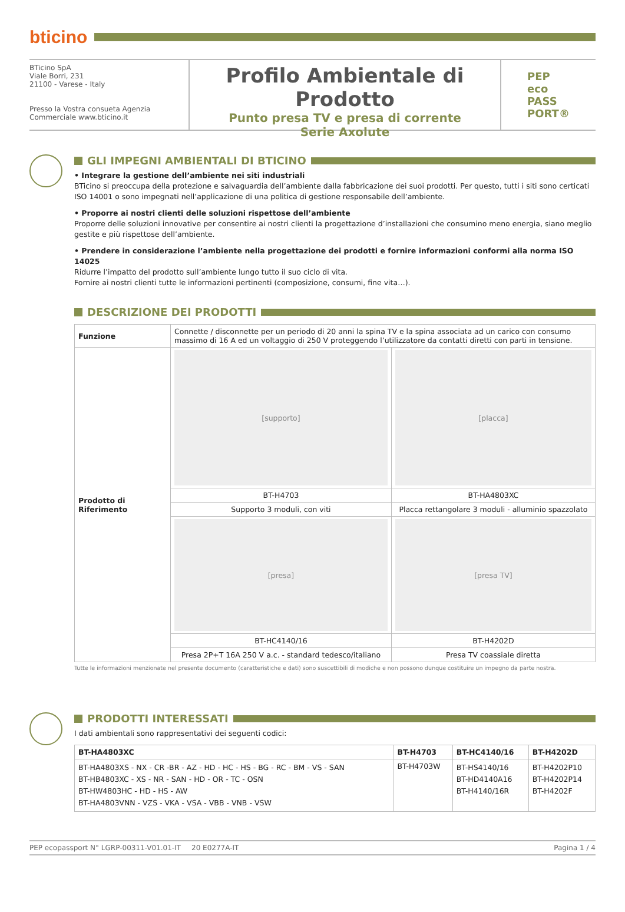bticino
BTicino SpA
Viale Borri, 231
21100 - Varese - Italy
Presso la Vostra consueta Agenzia
Commerciale www.bticino.it
Profilo Ambientale di Prodotto
Punto presa TV e presa di corrente
Serie Axolute
PEP
eco
PASS
PORT®
GLI IMPEGNI AMBIENTALI DI BTICINO
• Integrare la gestione dell’ambiente nei siti industriali
BTicino si preoccupa della protezione e salvaguardia dell’ambiente dalla fabbricazione dei suoi prodotti. Per questo, tutti i siti sono certicati ISO 14001 o sono impegnati nell’applicazione di una politica di gestione responsabile dell’ambiente.
• Proporre ai nostri clienti delle soluzioni rispettose dell’ambiente
Proporre delle soluzioni innovative per consentire ai nostri clienti la progettazione d’installazioni che consumino meno energia, siano meglio gestite e più rispettose dell’ambiente.
• Prendere in considerazione l’ambiente nella progettazione dei prodotti e fornire informazioni conformi alla norma ISO 14025
Ridurre l’impatto del prodotto sull’ambiente lungo tutto il suo ciclo di vita.
Fornire ai nostri clienti tutte le informazioni pertinenti (composizione, consumi, fine vita…).
DESCRIZIONE DEI PRODOTTI
| Funzione | Connette / disconnette per un periodo di 20 anni la spina TV e la spina associata ad un carico con consumo massimo di 16 A ed un voltaggio di 250 V proteggendo l’utilizzatore da contatti diretti con parti in tensione. | |
| Prodotto di Riferimento | [supporto] | [placca] |
| | BT-H4703 | BT-HA4803XC |
| | Supporto 3 moduli, con viti | Placca rettangolare 3 moduli - alluminio spazzolato |
| | [presa] | [presa TV] |
| | BT-HC4140/16 | BT-H4202D |
| | Presa 2P+T 16A 250 V a.c. - standard tedesco/italiano | Presa TV coassiale diretta |
Tutte le informazioni menzionate nel presente documento (caratteristiche e dati) sono suscettibili di modiche e non possono dunque costituire un impegno da parte nostra.
PRODOTTI INTERESSATI
I dati ambientali sono rappresentativi dei seguenti codici:
| BT-HA4803XC | BT-H4703 | BT-HC4140/16 | BT-H4202D |
| --- | --- | --- | --- |
| BT-HA4803XS - NX - CR -BR - AZ - HD - HC - HS - BG - RC - BM - VS - SAN BT-HB4803XC - XS - NR - SAN - HD - OR - TC - OSN BT-HW4803HC - HD - HS - AW BT-HA4803VNN - VZS - VKA - VSA - VBB - VNB - VSW | BT-H4703W | BT-HS4140/16 BT-HD4140A16 BT-H4140/16R | BT-H4202P10 BT-H4202P14 BT-H4202F |
PEP ecopassport N° LGRP-00311-V01.01-IT 20 E0277A-IT Pagina 1 / 4